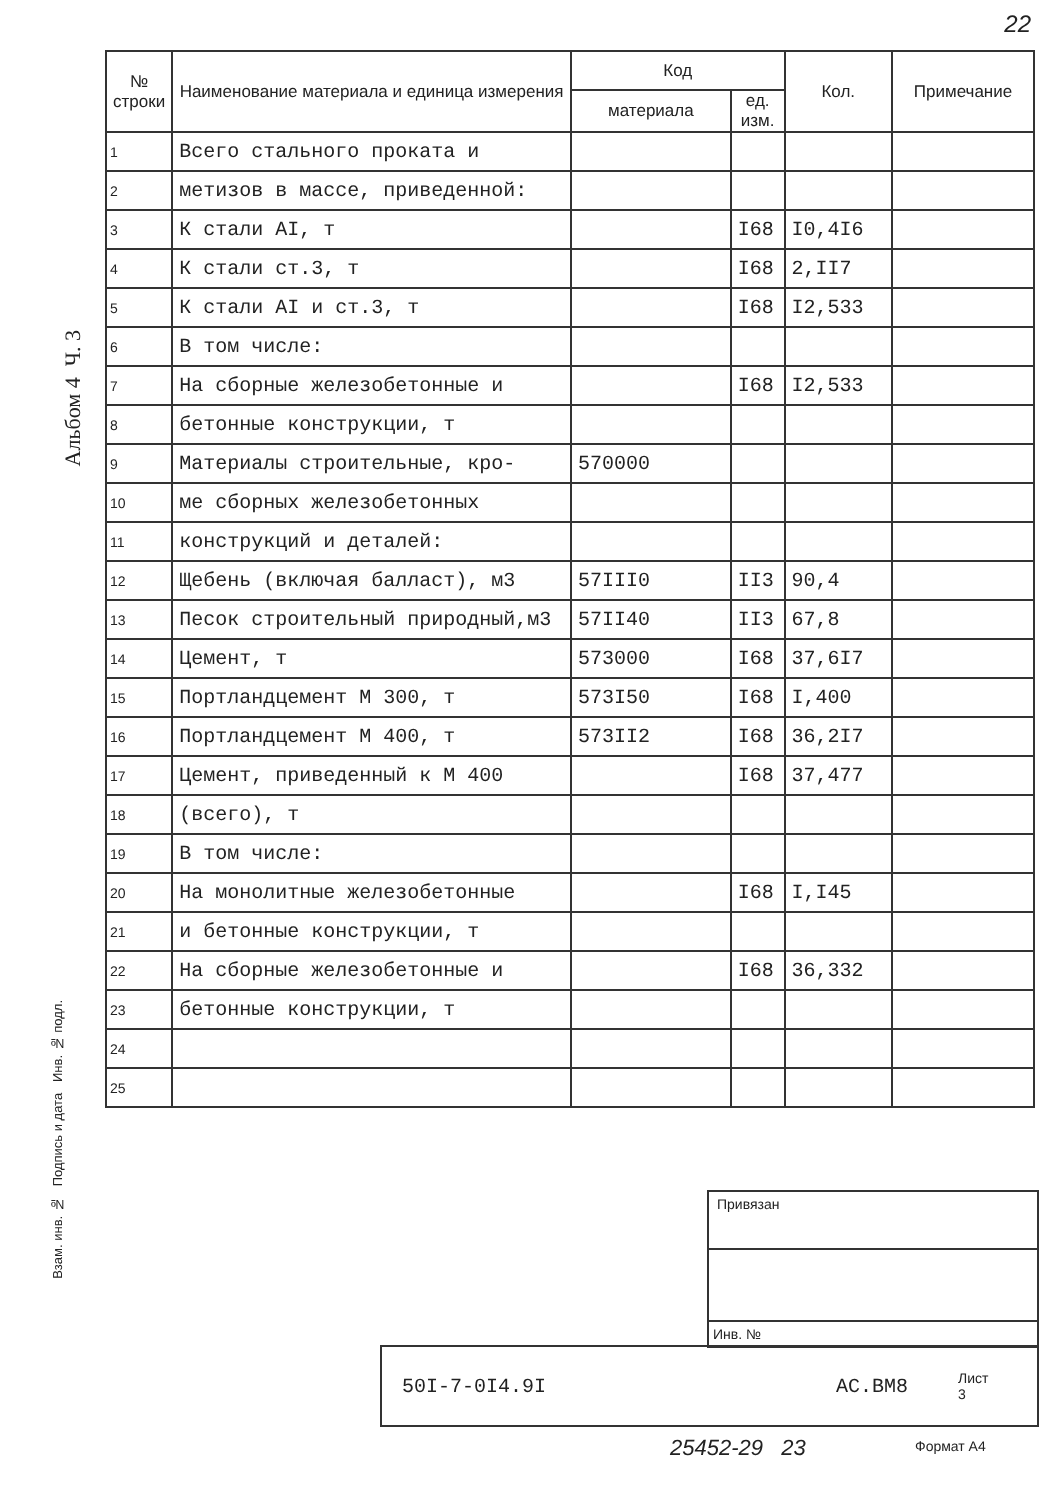22
Альбом 4 Ч. 3
| № строки | Наименование материала и единица измерения | Код | | Кол. | Примечание |
| --- | --- | --- | --- | --- | --- |
| | | материала | ед. изм. | | |
| 1 | Всего стального проката и | | | | |
| 2 | метизов в массе, приведенной: | | | | |
| 3 | К стали АI, т | | I68 | I0,4I6 | |
| 4 | К стали ст.3, т | | I68 | 2,II7 | |
| 5 | К стали АI и ст.3, т | | I68 | I2,533 | |
| 6 | В том числе: | | | | |
| 7 | На сборные железобетонные и | | I68 | I2,533 | |
| 8 | бетонные конструкции, т | | | | |
| 9 | Материалы строительные, кро- | 570000 | | | |
| 10 | ме сборных железобетонных | | | | |
| 11 | конструкций и деталей: | | | | |
| 12 | Щебень (включая балласт), м3 | 57III0 | II3 | 90,4 | |
| 13 | Песок строительный природный,м3 | 57II40 | II3 | 67,8 | |
| 14 | Цемент, т | 573000 | I68 | 37,6I7 | |
| 15 | Портландцемент М 300, т | 573I50 | I68 | I,400 | |
| 16 | Портландцемент М 400, т | 573II2 | I68 | 36,2I7 | |
| 17 | Цемент, приведенный к М 400 | | I68 | 37,477 | |
| 18 | (всего), т | | | | |
| 19 | В том числе: | | | | |
| 20 | На монолитные железобетонные | | I68 | I,I45 | |
| 21 | и бетонные конструкции, т | | | | |
| 22 | На сборные железобетонные и | | I68 | 36,332 | |
| 23 | бетонные конструкции, т | | | | |
| 24 | | | | | |
| 25 | | | | | |
Взам. инв. № Подпись и дата Инв. № подл.
Привязан
Инв. №
50I-7-0I4.9I АС.ВМ8 Лист
3
25452-29 23 Формат А4